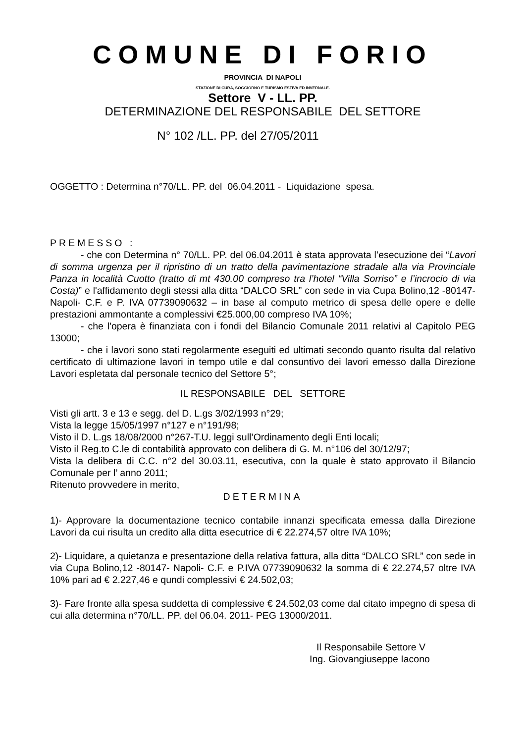COMUNE DI FORIO
PROVINCIA DI NAPOLI
STAZIONE DI CURA, SOGGIORNO E TURISMO ESTIVA ED INVERNALE.
Settore V - LL. PP.
DETERMINAZIONE DEL RESPONSABILE DEL SETTORE
N° 102 /LL. PP. del 27/05/2011
OGGETTO : Determina n°70/LL. PP. del 06.04.2011 - Liquidazione spesa.
PREMESSO :
- che con Determina n° 70/LL. PP. del 06.04.2011 è stata approvata l’esecuzione dei “Lavori di somma urgenza per il ripristino di un tratto della pavimentazione stradale alla via Provinciale Panza in località Cuotto (tratto di mt 430.00 compreso tra l’hotel “Villa Sorriso” e l’incrocio di via Costa)” e l'affidamento degli stessi alla ditta “DALCO SRL” con sede in via Cupa Bolino,12 -80147- Napoli- C.F. e P. IVA 07739090632 – in base al computo metrico di spesa delle opere e delle prestazioni ammontante a complessivi €25.000,00 compreso IVA 10%;
- che l'opera è finanziata con i fondi del Bilancio Comunale 2011 relativi al Capitolo PEG 13000;
- che i lavori sono stati regolarmente eseguiti ed ultimati secondo quanto risulta dal relativo certificato di ultimazione lavori in tempo utile e dal consuntivo dei lavori emesso dalla Direzione Lavori espletata dal personale tecnico del Settore 5°;
IL RESPONSABILE DEL SETTORE
Visti gli artt. 3 e 13 e segg. del D. L.gs 3/02/1993 n°29;
Vista la legge 15/05/1997 n°127 e n°191/98;
Visto il D. L.gs 18/08/2000 n°267-T.U. leggi sull’Ordinamento degli Enti locali;
Visto il Reg.to C.le di contabilità approvato con delibera di G. M. n°106 del 30/12/97;
Vista la delibera di C.C. n°2 del 30.03.11, esecutiva, con la quale è stato approvato il Bilancio Comunale per l’ anno 2011;
Ritenuto provvedere in merito,
DETERMINA
1)- Approvare la documentazione tecnico contabile innanzi specificata emessa dalla Direzione Lavori da cui risulta un credito alla ditta esecutrice di € 22.274,57 oltre IVA 10%;
2)- Liquidare, a quietanza e presentazione della relativa fattura, alla ditta “DALCO SRL” con sede in via Cupa Bolino,12 -80147- Napoli- C.F. e P.IVA 07739090632 la somma di € 22.274,57 oltre IVA 10% pari ad € 2.227,46 e qundi complessivi € 24.502,03;
3)- Fare fronte alla spesa suddetta di complessive € 24.502,03 come dal citato impegno di spesa di cui alla determina n°70/LL. PP. del 06.04. 2011- PEG 13000/2011.
Il Responsabile Settore V
Ing. Giovangiuseppe Iacono